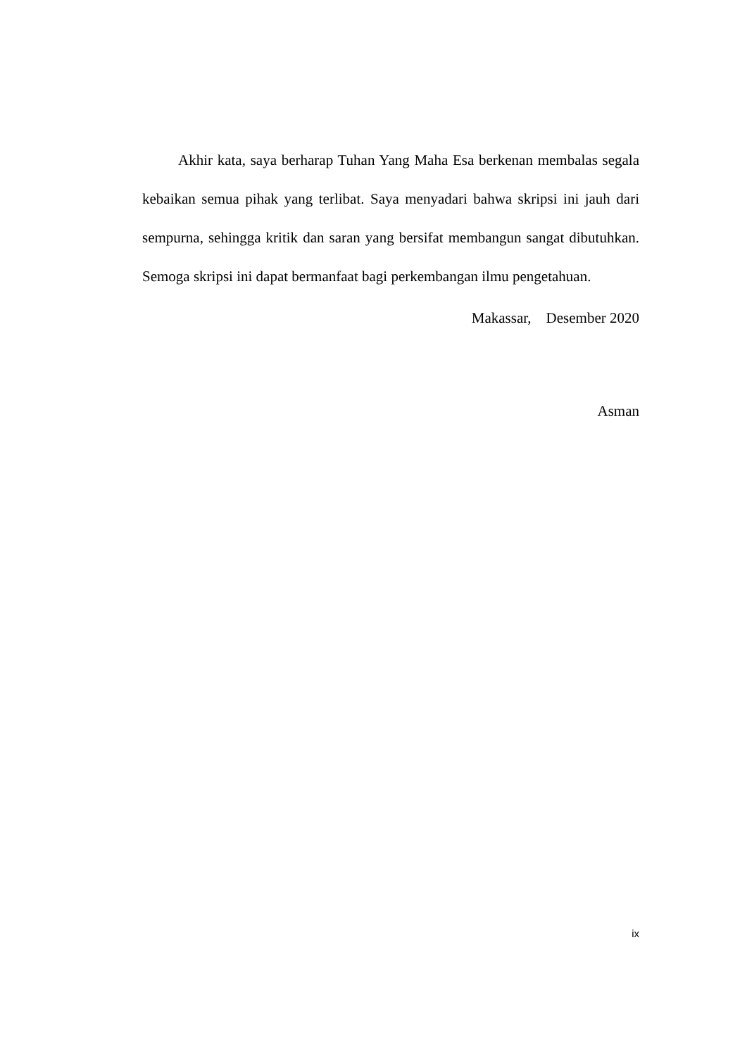Akhir kata, saya berharap Tuhan Yang Maha Esa berkenan membalas segala kebaikan semua pihak yang terlibat. Saya menyadari bahwa skripsi ini jauh dari sempurna, sehingga kritik dan saran yang bersifat membangun sangat dibutuhkan. Semoga skripsi ini dapat bermanfaat bagi perkembangan ilmu pengetahuan.
Makassar, Desember 2020
Asman
ix